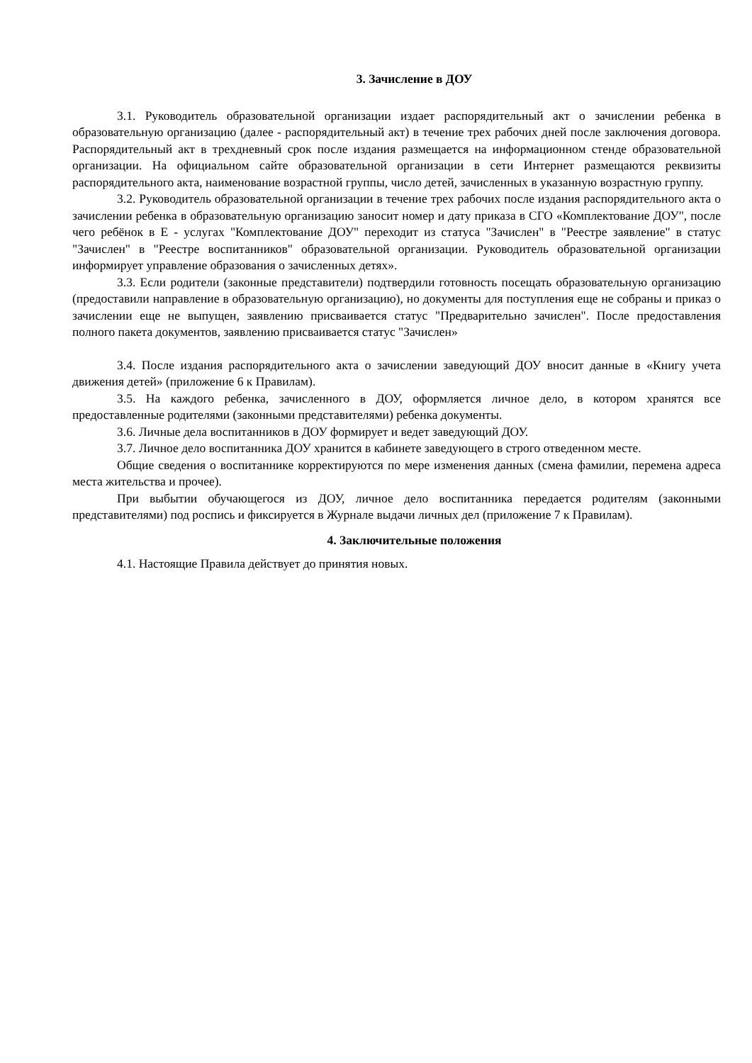3. Зачисление в ДОУ
3.1. Руководитель образовательной организации издает распорядительный акт о зачислении ребенка в образовательную организацию (далее - распорядительный акт) в течение трех рабочих дней после заключения договора. Распорядительный акт в трехдневный срок после издания размещается на информационном стенде образовательной организации. На официальном сайте образовательной организации в сети Интернет размещаются реквизиты распорядительного акта, наименование возрастной группы, число детей, зачисленных в указанную возрастную группу.
3.2. Руководитель образовательной организации в течение трех рабочих после издания распорядительного акта о зачислении ребенка в образовательную организацию заносит номер и дату приказа в СГО «Комплектование ДОУ", после чего ребёнок в Е - услугах "Комплектование ДОУ" переходит из статуса "Зачислен" в "Реестре заявление" в статус "Зачислен" в "Реестре воспитанников" образовательной организации. Руководитель образовательной организации информирует управление образования о зачисленных детях».
3.3. Если родители (законные представители) подтвердили готовность посещать образовательную организацию (предоставили направление в образовательную организацию), но документы для поступления еще не собраны и приказ о зачислении еще не выпущен, заявлению присваивается статус "Предварительно зачислен". После предоставления полного пакета документов, заявлению присваивается статус "Зачислен»
3.4. После издания распорядительного акта о зачислении заведующий ДОУ вносит данные в «Книгу учета движения детей» (приложение 6 к Правилам).
3.5. На каждого ребенка, зачисленного в ДОУ, оформляется личное дело, в котором хранятся все предоставленные родителями (законными представителями) ребенка документы.
3.6. Личные дела воспитанников в ДОУ формирует и ведет заведующий ДОУ.
3.7. Личное дело воспитанника ДОУ хранится в кабинете заведующего в строго отведенном месте.
Общие сведения о воспитаннике корректируются по мере изменения данных (смена фамилии, перемена адреса места жительства и прочее).
При выбытии обучающегося из ДОУ, личное дело воспитанника передается родителям (законными представителями) под роспись и фиксируется в Журнале выдачи личных дел (приложение 7 к Правилам).
4. Заключительные положения
4.1. Настоящие Правила действует до принятия новых.